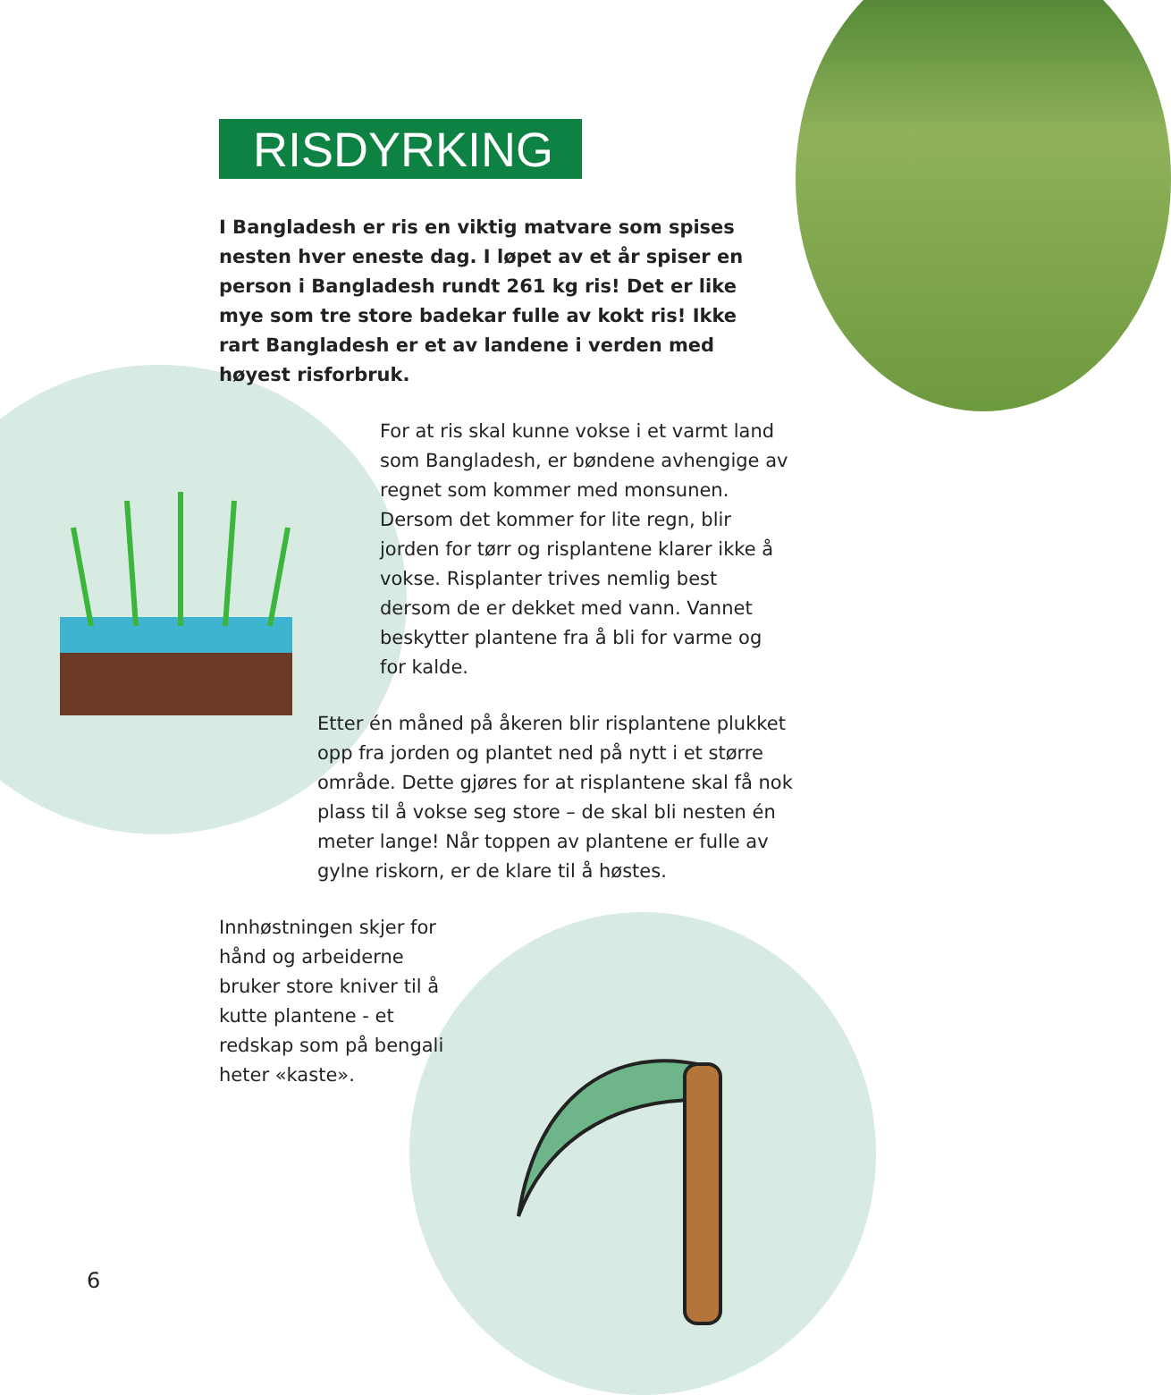RISDYRKING
I Bangladesh er ris en viktig matvare som spises nesten hver eneste dag. I løpet av et år spiser en person i Bangladesh rundt 261 kg ris! Det er like mye som tre store badekar fulle av kokt ris! Ikke rart Bangladesh er et av landene i verden med høyest risforbruk.
For at ris skal kunne vokse i et varmt land som Bangladesh, er bøndene avhengige av regnet som kommer med monsunen. Dersom det kommer for lite regn, blir jorden for tørr og risplantene klarer ikke å vokse. Risplanter trives nemlig best dersom de er dekket med vann. Vannet beskytter plantene fra å bli for varme og for kalde.
Etter én måned på åkeren blir risplantene plukket opp fra jorden og plantet ned på nytt i et større område. Dette gjøres for at risplantene skal få nok plass til å vokse seg store – de skal bli nesten én meter lange! Når toppen av plantene er fulle av gylne riskorn, er de klare til å høstes.
Innhøstningen skjer for hånd og arbeiderne bruker store kniver til å kutte plantene - et redskap som på bengali heter «kaste».
6